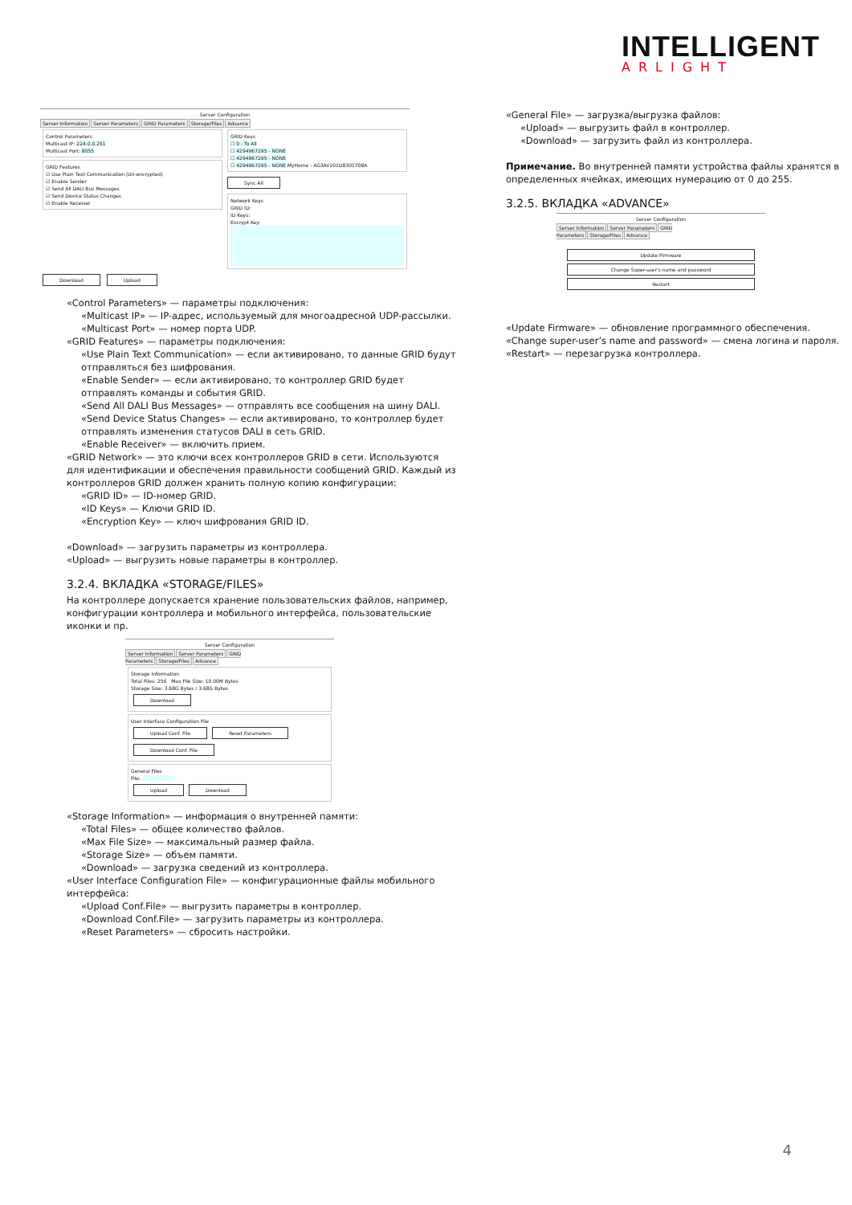INTELLIGENT
ARLIGHT
Server Configuration
Server Information Server Parameters GRID Parameters Storage/Files Advance
Control Parameters
Multicast IP: 224.0.0.251
Multicast Port: 8055
GRID Features
☑ Use Plain Text Communication (Un-encrypted)
☑ Enable Sender
☑ Send All DALI Bus Messages
☑ Send Device Status Changes
☑ Enable Receiver
GRID Keys
☐ 0 - To All
☐ 4294967295 - NONE
☐ 4294967295 - NONE
☐ 4294967295 - NONE MyHome : AG3AV201D8301708A
Sync All
Network Keys
GRID ID:
ID Keys:
Encrypt Key:
Download Upload
«Control Parameters» — параметры подключения:
«Multicast IP» — IP-адрес, используемый для многоадресной UDP-рассылки.
«Multicast Port» — номер порта UDP.
«GRID Features» — параметры подключения:
«Use Plain Text Communication» — если активировано, то данные GRID будут отправляться без шифрования.
«Enable Sender» — если активировано, то контроллер GRID будет отправлять команды и события GRID.
«Send All DALI Bus Messages» — отправлять все сообщения на шину DALI.
«Send Device Status Changes» — если активировано, то контроллер будет отправлять изменения статусов DALI в сеть GRID.
«Enable Receiver» — включить прием.
«GRID Network» — это ключи всех контроллеров GRID в сети. Используются для идентификации и обеспечения правильности сообщений GRID. Каждый из контроллеров GRID должен хранить полную копию конфигурации:
«GRID ID» — ID-номер GRID.
«ID Keys» — Ключи GRID ID.
«Encryption Key» — ключ шифрования GRID ID.
«Download» — загрузить параметры из контроллера.
«Upload» — выгрузить новые параметры в контроллер.
3.2.4. ВКЛАДКА «STORAGE/FILES»
На контроллере допускается хранение пользовательских файлов, например, конфигурации контроллера и мобильного интерфейса, пользовательские иконки и пр.
Server Configuration
Server Information Server Parameters GRID Parameters Storage/Files Advance
Storage Information
Total Files: 256 Max File Size: 10.00M Bytes
Storage Size: 3.68G Bytes / 3.68G Bytes
Download
User Interface Configuration File
Upload Conf. File Reset Parameters
Download Conf. File
General Files
File:
Upload Download
«Storage Information» — информация о внутренней памяти:
«Total Files» — общее количество файлов.
«Max File Size» — максимальный размер файла.
«Storage Size» — объем памяти.
«Download» — загрузка сведений из контроллера.
«User Interface Configuration File» — конфигурационные файлы мобильного интерфейса:
«Upload Conf.File» — выгрузить параметры в контроллер.
«Download Conf.File» — загрузить параметры из контроллера.
«Reset Parameters» — сбросить настройки.
«General File» — загрузка/выгрузка файлов:
«Upload» — выгрузить файл в контроллер.
«Download» — загрузить файл из контроллера.
Примечание. Во внутренней памяти устройства файлы хранятся в определенных ячейках, имеющих нумерацию от 0 до 255.
3.2.5. ВКЛАДКА «ADVANCE»
Server Configuration
Server Information Server Parameters GRID Parameters Storage/Files Advance
Update Firmware
Change Super-user's name and password
Restart
«Update Firmware» — обновление программного обеспечения.
«Change super-user’s name and password» — смена логина и пароля.
«Restart» — перезагрузка контроллера.
4